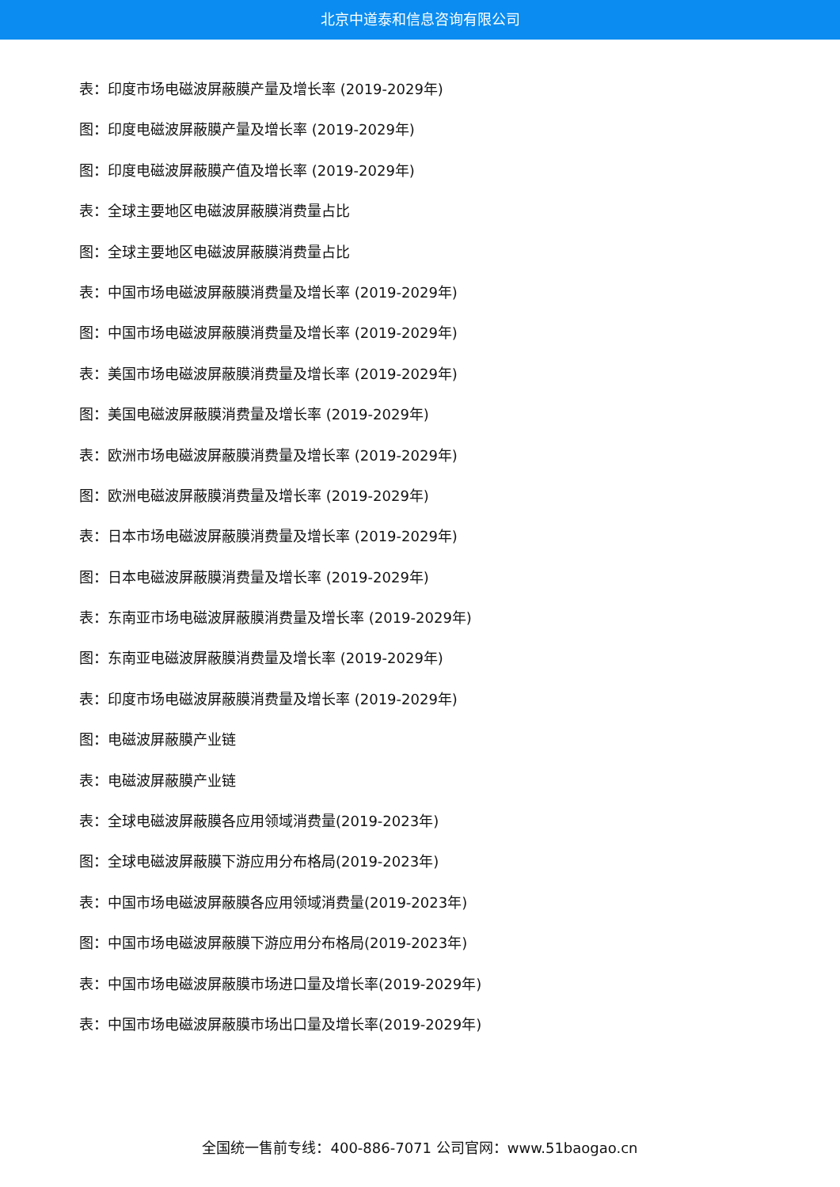北京中道泰和信息咨询有限公司
表：印度市场电磁波屏蔽膜产量及增长率 (2019-2029年)
图：印度电磁波屏蔽膜产量及增长率 (2019-2029年)
图：印度电磁波屏蔽膜产值及增长率 (2019-2029年)
表：全球主要地区电磁波屏蔽膜消费量占比
图：全球主要地区电磁波屏蔽膜消费量占比
表：中国市场电磁波屏蔽膜消费量及增长率 (2019-2029年)
图：中国市场电磁波屏蔽膜消费量及增长率 (2019-2029年)
表：美国市场电磁波屏蔽膜消费量及增长率 (2019-2029年)
图：美国电磁波屏蔽膜消费量及增长率 (2019-2029年)
表：欧洲市场电磁波屏蔽膜消费量及增长率 (2019-2029年)
图：欧洲电磁波屏蔽膜消费量及增长率 (2019-2029年)
表：日本市场电磁波屏蔽膜消费量及增长率 (2019-2029年)
图：日本电磁波屏蔽膜消费量及增长率 (2019-2029年)
表：东南亚市场电磁波屏蔽膜消费量及增长率 (2019-2029年)
图：东南亚电磁波屏蔽膜消费量及增长率 (2019-2029年)
表：印度市场电磁波屏蔽膜消费量及增长率 (2019-2029年)
图：电磁波屏蔽膜产业链
表：电磁波屏蔽膜产业链
表：全球电磁波屏蔽膜各应用领域消费量(2019-2023年)
图：全球电磁波屏蔽膜下游应用分布格局(2019-2023年)
表：中国市场电磁波屏蔽膜各应用领域消费量(2019-2023年)
图：中国市场电磁波屏蔽膜下游应用分布格局(2019-2023年)
表：中国市场电磁波屏蔽膜市场进口量及增长率(2019-2029年)
表：中国市场电磁波屏蔽膜市场出口量及增长率(2019-2029年)
全国统一售前专线：400-886-7071 公司官网：www.51baogao.cn